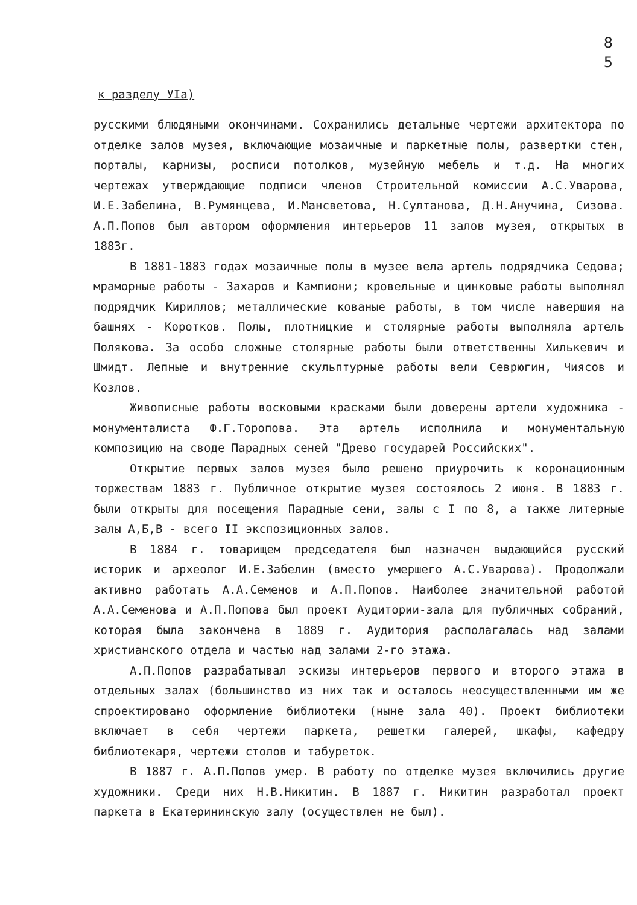8
5
к разделу УIа)
русскими блюдяными окончинами. Сохранились детальные чертежи архитектора по отделке залов музея, включающие мозаичные и паркетные полы, развертки стен, порталы, карнизы, росписи потолков, музейную мебель и т.д. На многих чертежах утверждающие подписи членов Строительной комиссии А.С.Уварова, И.Е.Забелина, В.Румянцева, И.Мансветова, Н.Султанова, Д.Н.Анучина, Сизова. А.П.Попов был автором оформления интерьеров 11 залов музея, открытых в 1883г.
В 1881-1883 годах мозаичные полы в музее вела артель подрядчика Седова; мраморные работы - Захаров и Кампиони; кровельные и цинковые работы выполнял подрядчик Кириллов; металлические кованые работы, в том числе навершия на башнях - Коротков. Полы, плотницкие и столярные работы выполняла артель Полякова. За особо сложные столярные работы были ответственны Хилькевич и Шмидт. Лепные и внутренние скульптурные работы вели Севрюгин, Чиясов и Козлов.
Живописные работы восковыми красками были доверены артели художника - монументалиста Ф.Г.Торопова. Эта артель исполнила и монументальную композицию на своде Парадных сеней "Древо государей Российских".
Открытие первых залов музея было решено приурочить к коронационным торжествам 1883 г. Публичное открытие музея состоялось 2 июня. В 1883 г. были открыты для посещения Парадные сени, залы с I по 8, а также литерные залы А,Б,В - всего II экспозиционных залов.
В 1884 г. товарищем председателя был назначен выдающийся русский историк и археолог И.Е.Забелин (вместо умершего А.С.Уварова). Продолжали активно работать А.А.Семенов и А.П.Попов. Наиболее значительной работой А.А.Семенова и А.П.Попова был проект Аудитории-зала для публичных собраний, которая была закончена в 1889 г. Аудитория располагалась над залами христианского отдела и частью над залами 2-го этажа.
А.П.Попов разрабатывал эскизы интерьеров первого и второго этажа в отдельных залах (большинство из них так и осталось неосуществленными им же спроектировано оформление библиотеки (ныне зала 40). Проект библиотеки включает в себя чертежи паркета, решетки галерей, шкафы, кафедру библиотекаря, чертежи столов и табуреток.
В 1887 г. А.П.Попов умер. В работу по отделке музея включились другие художники. Среди них Н.В.Никитин. В 1887 г. Никитин разработал проект паркета в Екатерининскую залу (осуществлен не был).